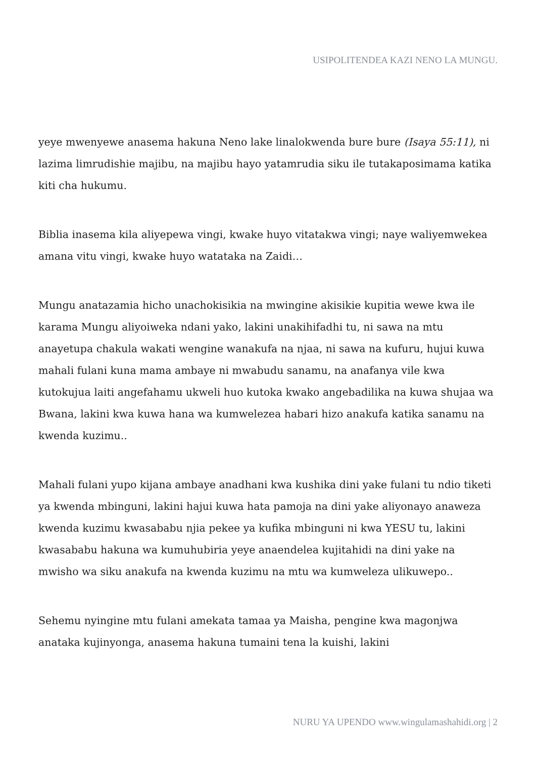USIPOLITENDEA KAZI NENO LA MUNGU.
yeye mwenyewe anasema hakuna Neno lake linalokwenda bure bure (Isaya 55:11), ni lazima limrudishie majibu, na majibu hayo yatamrudia siku ile tutakaposimama katika kiti cha hukumu.
Biblia inasema kila aliyepewa vingi, kwake huyo vitatakwa vingi; naye waliyemwekea amana vitu vingi, kwake huyo watataka na Zaidi…
Mungu anatazamia hicho unachokisikia na mwingine akisikie kupitia wewe kwa ile karama Mungu aliyoiweka ndani yako, lakini unakihifadhi tu, ni sawa na mtu anayetupa chakula wakati wengine wanakufa na njaa, ni sawa na kufuru, hujui kuwa mahali fulani kuna mama ambaye ni mwabudu sanamu, na anafanya vile kwa kutokujua laiti angefahamu ukweli huo kutoka kwako angebadilika na kuwa shujaa wa Bwana, lakini kwa kuwa hana wa kumwelezea habari hizo anakufa katika sanamu na kwenda kuzimu..
Mahali fulani yupo kijana ambaye anadhani kwa kushika dini yake fulani tu ndio tiketi ya kwenda mbinguni, lakini hajui kuwa hata pamoja na dini yake aliyonayo anaweza kwenda kuzimu kwasababu njia pekee ya kufika mbinguni ni kwa YESU tu, lakini kwasababu hakuna wa kumuhubiria yeye anaendelea kujitahidi na dini yake na mwisho wa siku anakufa na kwenda kuzimu na mtu wa kumweleza ulikuwepo..
Sehemu nyingine mtu fulani amekata tamaa ya Maisha, pengine kwa magonjwa anataka kujinyonga, anasema hakuna tumaini tena la kuishi, lakini
NURU YA UPENDO www.wingulamashahidi.org | 2